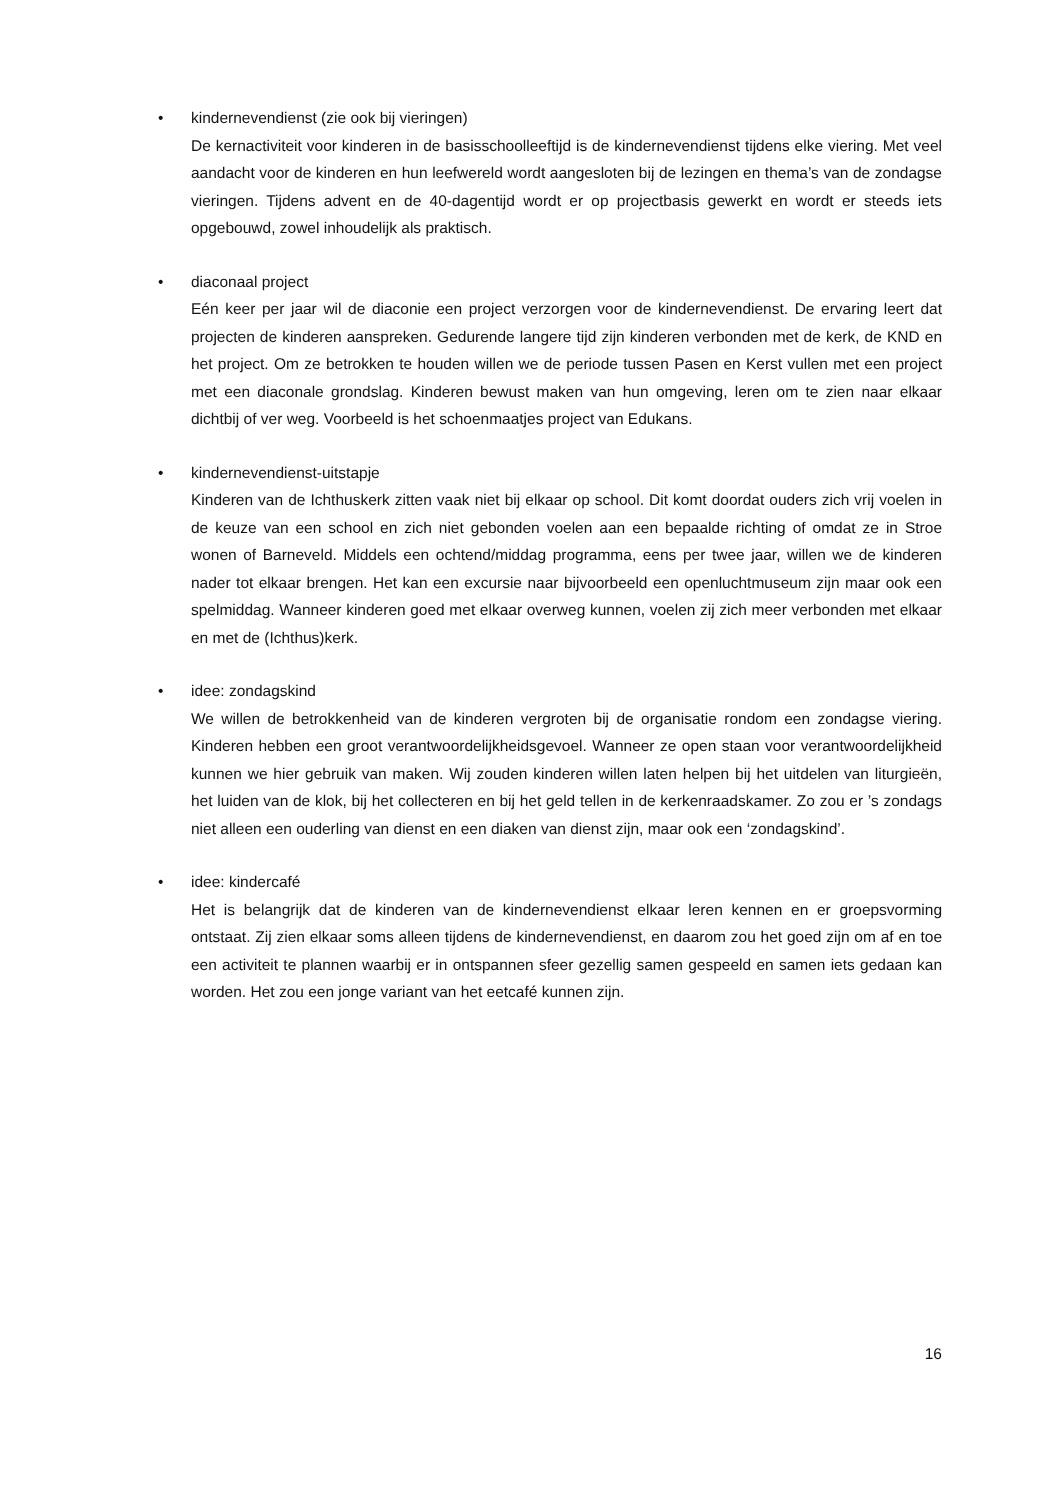• kindernevendienst (zie ook bij vieringen)
De kernactiviteit voor kinderen in de basisschoolleeftijd is de kindernevendienst tijdens elke viering. Met veel aandacht voor de kinderen en hun leefwereld wordt aangesloten bij de lezingen en thema’s van de zondagse vieringen. Tijdens advent en de 40-dagentijd wordt er op projectbasis gewerkt en wordt er steeds iets opgebouwd, zowel inhoudelijk als praktisch.
• diaconaal project
Eén keer per jaar wil de diaconie een project verzorgen voor de kindernevendienst. De ervaring leert dat projecten de kinderen aanspreken. Gedurende langere tijd zijn kinderen verbonden met de kerk, de KND en het project. Om ze betrokken te houden willen we de periode tussen Pasen en Kerst vullen met een project met een diaconale grondslag. Kinderen bewust maken van hun omgeving, leren om te zien naar elkaar dichtbij of ver weg. Voorbeeld is het schoenmaatjes project van Edukans.
• kindernevendienst-uitstapje
Kinderen van de Ichthuskerk zitten vaak niet bij elkaar op school. Dit komt doordat ouders zich vrij voelen in de keuze van een school en zich niet gebonden voelen aan een bepaalde richting of omdat ze in Stroe wonen of Barneveld. Middels een ochtend/middag programma, eens per twee jaar, willen we de kinderen nader tot elkaar brengen. Het kan een excursie naar bijvoorbeeld een openluchtmuseum zijn maar ook een spelmiddag. Wanneer kinderen goed met elkaar overweg kunnen, voelen zij zich meer verbonden met elkaar en met de (Ichthus)kerk.
• idee: zondagskind
We willen de betrokkenheid van de kinderen vergroten bij de organisatie rondom een zondagse viering. Kinderen hebben een groot verantwoordelijkheidsgevoel. Wanneer ze open staan voor verantwoordelijkheid kunnen we hier gebruik van maken. Wij zouden kinderen willen laten helpen bij het uitdelen van liturgieën, het luiden van de klok, bij het collecteren en bij het geld tellen in de kerkenraadskamer. Zo zou er ’s zondags niet alleen een ouderling van dienst en een diaken van dienst zijn, maar ook een ‘zondagskind’.
• idee: kindercafé
Het is belangrijk dat de kinderen van de kindernevendienst elkaar leren kennen en er groepsvorming ontstaat. Zij zien elkaar soms alleen tijdens de kindernevendienst, en daarom zou het goed zijn om af en toe een activiteit te plannen waarbij er in ontspannen sfeer gezellig samen gespeeld en samen iets gedaan kan worden. Het zou een jonge variant van het eetcafé kunnen zijn.
16